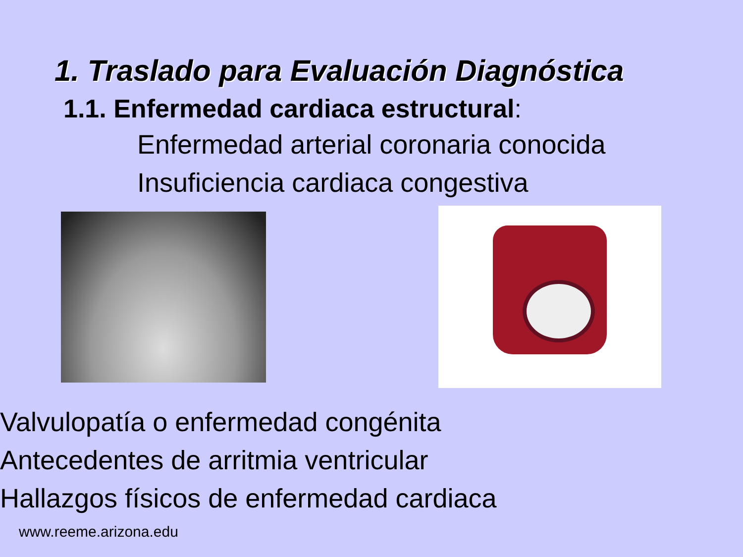1. Traslado para Evaluación Diagnóstica
1.1. Enfermedad cardiaca estructural:
Enfermedad arterial coronaria conocida
Insuficiencia cardiaca congestiva
Valvulopatía o enfermedad congénita
Antecedentes de arritmia ventricular
Hallazgos físicos de enfermedad cardiaca
www.reeme.arizona.edu